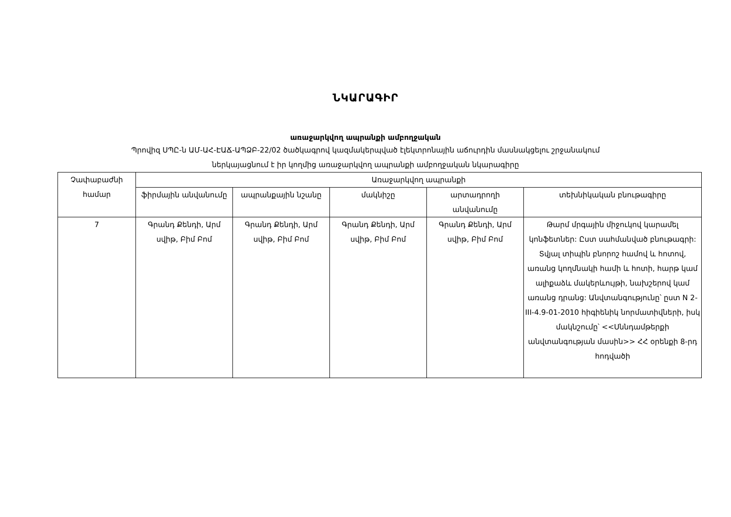ՆԿԱՐԱԳԻՐ
առաջարկվող ապրանքի ամբողջական
Պրովիզ ՍՊԸ-ն ԱՄ-ԱՀ-ԷԱՃ-ԱՊՁԲ-22/02 ծածկագրով կազմակերպված էլեկտրոնային աճուրդին մասնակցելու շրջանակում
ներկայացնում է իր կողմից առաջարկվող ապրանքի ամբողջական նկարագիրը
| Չափաբաժնի համար | Առաջարկվող ապրանքի | | | | |
| --- | --- | --- | --- | --- | --- |
| | ֆիրմային անվանումը | ապրանքային նշանը | մակնիշը | արտադրողի անվանումը | տեխնիկական բնութագիրը |
| 7 | Գրանդ Քենդի, Արմ սվիթ, Բիմ Բոմ | Գրանդ Քենդի, Արմ սվիթ, Բիմ Բոմ | Գրանդ Քենդի, Արմ սվիթ, Բիմ Բոմ | Գրանդ Քենդի, Արմ սվիթ, Բիմ Բոմ | Թարմ մրգային միջուկով կարամել կոնֆետներ: Ըստ սահմանված բնութագրի: Տվյալ տիպին բնորոշ համով և հոտով, առանց կողմնակի համի և հոտի, հարթ կամ ալիքաձև մակերևույթի, նախշերով կամ առանց դրանց: Անվտանգությունը՝ ըստ N 2-III-4.9-01-2010 հիգիենիկ նորմատիվների, իսկ մակնշումը՝ <<Սննդամթերքի անվտանգության մասին>> ՀՀ օրենքի 8-րդ հոդվածի |